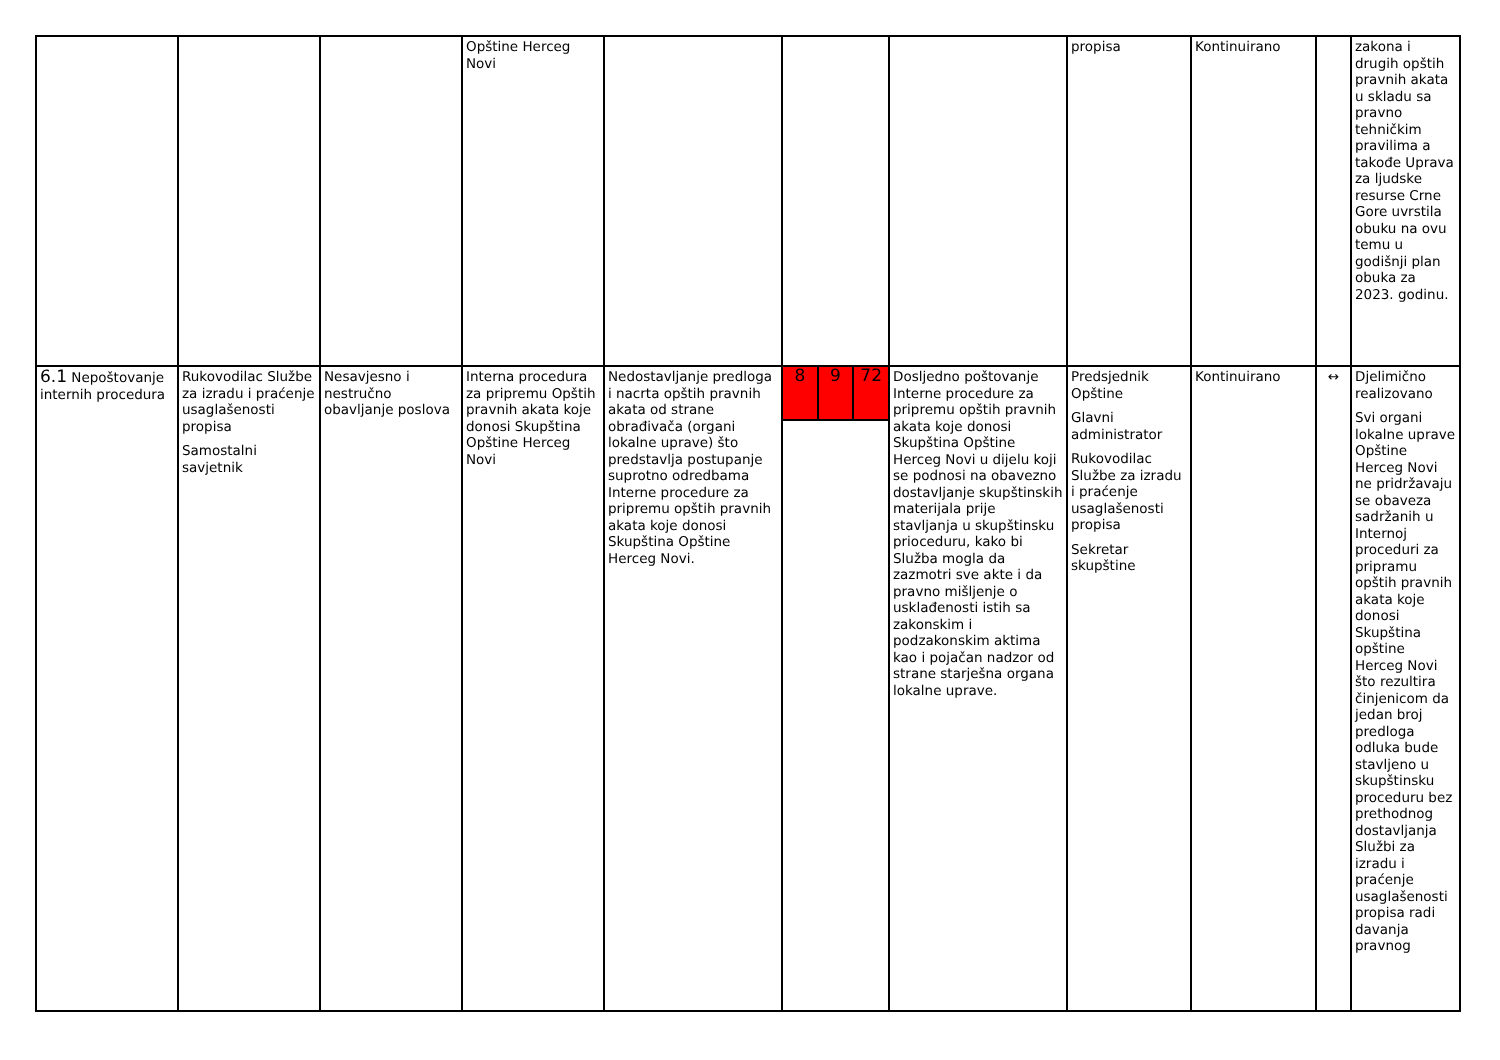| | | | Opštine Herceg Novi | | | | propisa | Kontinuirano | | zakona i drugih opštih pravnih akata u skladu sa pravno tehničkim pravilima a takođe Uprava za ljudske resurse Crne Gore uvrstila obuku na ovu temu u godišnji plan obuka za 2023. godinu. |
| 6.1 Nepoštovanje internih procedura | Rukovodilac Službe za izradu i praćenje usaglašenosti propisa Samostalni savjetnik | Nesavjesno i nestručno obavljanje poslova | Interna procedura za pripremu Opštih pravnih akata koje donosi Skupština Opštine Herceg Novi | Nedostavljanje predloga i nacrta opštih pravnih akata od strane obrađivača (organi lokalne uprave) što predstavlja postupanje suprotno odredbama Interne procedure za pripremu opštih pravnih akata koje donosi Skupština Opštine Herceg Novi. | 8 9 72 | Dosljedno poštovanje Interne procedure za pripremu opštih pravnih akata koje donosi Skupština Opštine Herceg Novi u dijelu koji se podnosi na obavezno dostavljanje skupštinskih materijala prije stavljanja u skupštinsku prioceduru, kako bi Služba mogla da zazmotri sve akte i da pravno mišljenje o usklađenosti istih sa zakonskim i podzakonskim aktima kao i pojačan nadzor od strane starješna organa lokalne uprave. | Predsjednik Opštine Glavni administrator Rukovodilac Službe za izradu i praćenje usaglašenosti propisa Sekretar skupštine | Kontinuirano | ↔ | Djelimično realizovano Svi organi lokalne uprave Opštine Herceg Novi ne pridržavaju se obaveza sadržanih u Internoj proceduri za pripramu opštih pravnih akata koje donosi Skupština opštine Herceg Novi što rezultira činjenicom da jedan broj predloga odluka bude stavljeno u skupštinsku proceduru bez prethodnog dostavljanja Službi za izradu i praćenje usaglašenosti propisa radi davanja pravnog |